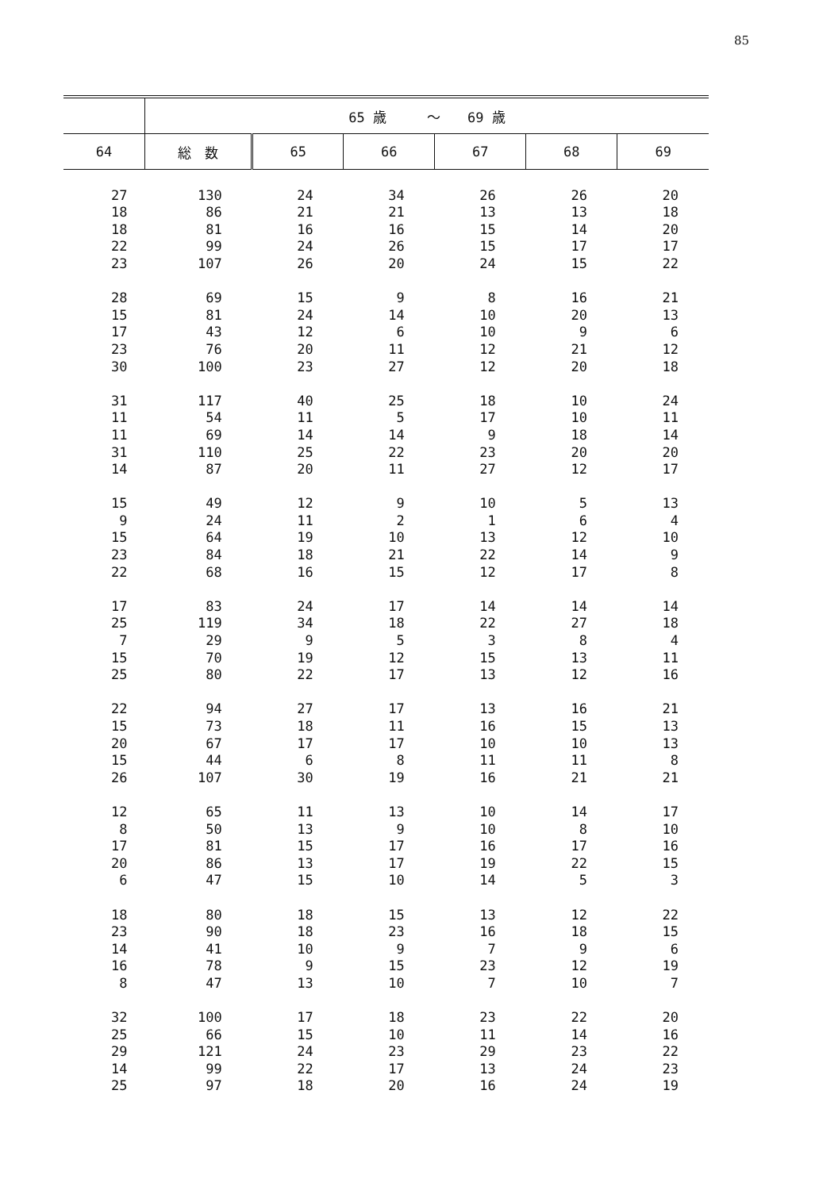85
| | 65 歳 ～ 69 歳 | | | | | |
| --- | --- | --- | --- | --- | --- | --- |
| 64 | 総 数 | 65 | 66 | 67 | 68 | 69 |
| 27 | 130 | 24 | 34 | 26 | 26 | 20 |
| 18 | 86 | 21 | 21 | 13 | 13 | 18 |
| 18 | 81 | 16 | 16 | 15 | 14 | 20 |
| 22 | 99 | 24 | 26 | 15 | 17 | 17 |
| 23 | 107 | 26 | 20 | 24 | 15 | 22 |
| 28 | 69 | 15 | 9 | 8 | 16 | 21 |
| 15 | 81 | 24 | 14 | 10 | 20 | 13 |
| 17 | 43 | 12 | 6 | 10 | 9 | 6 |
| 23 | 76 | 20 | 11 | 12 | 21 | 12 |
| 30 | 100 | 23 | 27 | 12 | 20 | 18 |
| 31 | 117 | 40 | 25 | 18 | 10 | 24 |
| 11 | 54 | 11 | 5 | 17 | 10 | 11 |
| 11 | 69 | 14 | 14 | 9 | 18 | 14 |
| 31 | 110 | 25 | 22 | 23 | 20 | 20 |
| 14 | 87 | 20 | 11 | 27 | 12 | 17 |
| 15 | 49 | 12 | 9 | 10 | 5 | 13 |
| 9 | 24 | 11 | 2 | 1 | 6 | 4 |
| 15 | 64 | 19 | 10 | 13 | 12 | 10 |
| 23 | 84 | 18 | 21 | 22 | 14 | 9 |
| 22 | 68 | 16 | 15 | 12 | 17 | 8 |
| 17 | 83 | 24 | 17 | 14 | 14 | 14 |
| 25 | 119 | 34 | 18 | 22 | 27 | 18 |
| 7 | 29 | 9 | 5 | 3 | 8 | 4 |
| 15 | 70 | 19 | 12 | 15 | 13 | 11 |
| 25 | 80 | 22 | 17 | 13 | 12 | 16 |
| 22 | 94 | 27 | 17 | 13 | 16 | 21 |
| 15 | 73 | 18 | 11 | 16 | 15 | 13 |
| 20 | 67 | 17 | 17 | 10 | 10 | 13 |
| 15 | 44 | 6 | 8 | 11 | 11 | 8 |
| 26 | 107 | 30 | 19 | 16 | 21 | 21 |
| 12 | 65 | 11 | 13 | 10 | 14 | 17 |
| 8 | 50 | 13 | 9 | 10 | 8 | 10 |
| 17 | 81 | 15 | 17 | 16 | 17 | 16 |
| 20 | 86 | 13 | 17 | 19 | 22 | 15 |
| 6 | 47 | 15 | 10 | 14 | 5 | 3 |
| 18 | 80 | 18 | 15 | 13 | 12 | 22 |
| 23 | 90 | 18 | 23 | 16 | 18 | 15 |
| 14 | 41 | 10 | 9 | 7 | 9 | 6 |
| 16 | 78 | 9 | 15 | 23 | 12 | 19 |
| 8 | 47 | 13 | 10 | 7 | 10 | 7 |
| 32 | 100 | 17 | 18 | 23 | 22 | 20 |
| 25 | 66 | 15 | 10 | 11 | 14 | 16 |
| 29 | 121 | 24 | 23 | 29 | 23 | 22 |
| 14 | 99 | 22 | 17 | 13 | 24 | 23 |
| 25 | 97 | 18 | 20 | 16 | 24 | 19 |